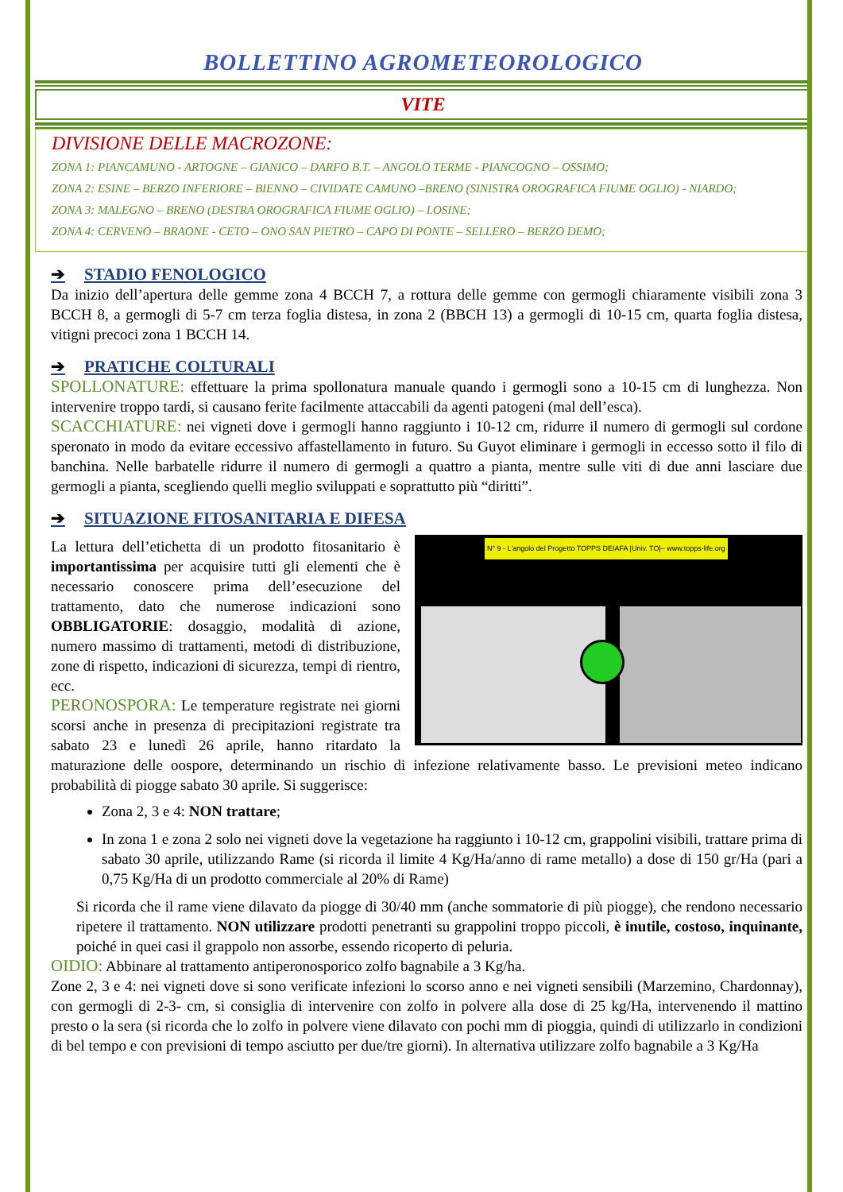BOLLETTINO AGROMETEOROLOGICO
VITE
DIVISIONE DELLE MACROZONE:
ZONA 1: PIANCAMUNO - ARTOGNE – GIANICO – DARFO B.T. – ANGOLO TERME - PIANCOGNO – OSSIMO;
ZONA 2: ESINE – BERZO INFERIORE – BIENNO – CIVIDATE CAMUNO –BRENO (SINISTRA OROGRAFICA FIUME OGLIO) - NIARDO;
ZONA 3: MALEGNO – BRENO (DESTRA OROGRAFICA FIUME OGLIO) – LOSINE;
ZONA 4: CERVENO – BRAONE - CETO – ONO SAN PIETRO – CAPO DI PONTE – SELLERO – BERZO DEMO;
➔ STADIO FENOLOGICO
Da inizio dell’apertura delle gemme zona 4 BCCH 7, a rottura delle gemme con germogli chiaramente visibili zona 3 BCCH 8, a germogli di 5-7 cm terza foglia distesa, in zona 2 (BBCH 13) a germogli di 10-15 cm, quarta foglia distesa, vitigni precoci zona 1 BCCH 14.
➔ PRATICHE COLTURALI
SPOLLONATURE: effettuare la prima spollonatura manuale quando i germogli sono a 10-15 cm di lunghezza. Non intervenire troppo tardi, si causano ferite facilmente attaccabili da agenti patogeni (mal dell’esca).
SCACCHIATURE: nei vigneti dove i germogli hanno raggiunto i 10-12 cm, ridurre il numero di germogli sul cordone speronato in modo da evitare eccessivo affastellamento in futuro. Su Guyot eliminare i germogli in eccesso sotto il filo di banchina. Nelle barbatelle ridurre il numero di germogli a quattro a pianta, mentre sulle viti di due anni lasciare due germogli a pianta, scegliendo quelli meglio sviluppati e soprattutto più “diritti”.
➔ SITUAZIONE FITOSANITARIA E DIFESA
N° 9 - L'angolo del Progetto TOPPS DEIAFA |Univ. TO|– www.topps-life.org
La lettura dell’etichetta di un prodotto fitosanitario è importantissima per acquisire tutti gli elementi che è necessario conoscere prima dell’esecuzione del trattamento, dato che numerose indicazioni sono OBBLIGATORIE: dosaggio, modalità di azione, numero massimo di trattamenti, metodi di distribuzione, zone di rispetto, indicazioni di sicurezza, tempi di rientro, ecc.
PERONOSPORA: Le temperature registrate nei giorni scorsi anche in presenza di precipitazioni registrate tra sabato 23 e lunedì 26 aprile, hanno ritardato la maturazione delle oospore, determinando un rischio di infezione relativamente basso. Le previsioni meteo indicano probabilità di piogge sabato 30 aprile. Si suggerisce:
Zona 2, 3 e 4: NON trattare;
In zona 1 e zona 2 solo nei vigneti dove la vegetazione ha raggiunto i 10-12 cm, grappolini visibili, trattare prima di sabato 30 aprile, utilizzando Rame (si ricorda il limite 4 Kg/Ha/anno di rame metallo) a dose di 150 gr/Ha (pari a 0,75 Kg/Ha di un prodotto commerciale al 20% di Rame)
Si ricorda che il rame viene dilavato da piogge di 30/40 mm (anche sommatorie di più piogge), che rendono necessario ripetere il trattamento. NON utilizzare prodotti penetranti su grappolini troppo piccoli, è inutile, costoso, inquinante, poiché in quei casi il grappolo non assorbe, essendo ricoperto di peluria.
OIDIO: Abbinare al trattamento antiperonosporico zolfo bagnabile a 3 Kg/ha.
Zone 2, 3 e 4: nei vigneti dove si sono verificate infezioni lo scorso anno e nei vigneti sensibili (Marzemino, Chardonnay), con germogli di 2-3- cm, si consiglia di intervenire con zolfo in polvere alla dose di 25 kg/Ha, intervenendo il mattino presto o la sera (si ricorda che lo zolfo in polvere viene dilavato con pochi mm di pioggia, quindi di utilizzarlo in condizioni di bel tempo e con previsioni di tempo asciutto per due/tre giorni). In alternativa utilizzare zolfo bagnabile a 3 Kg/Ha